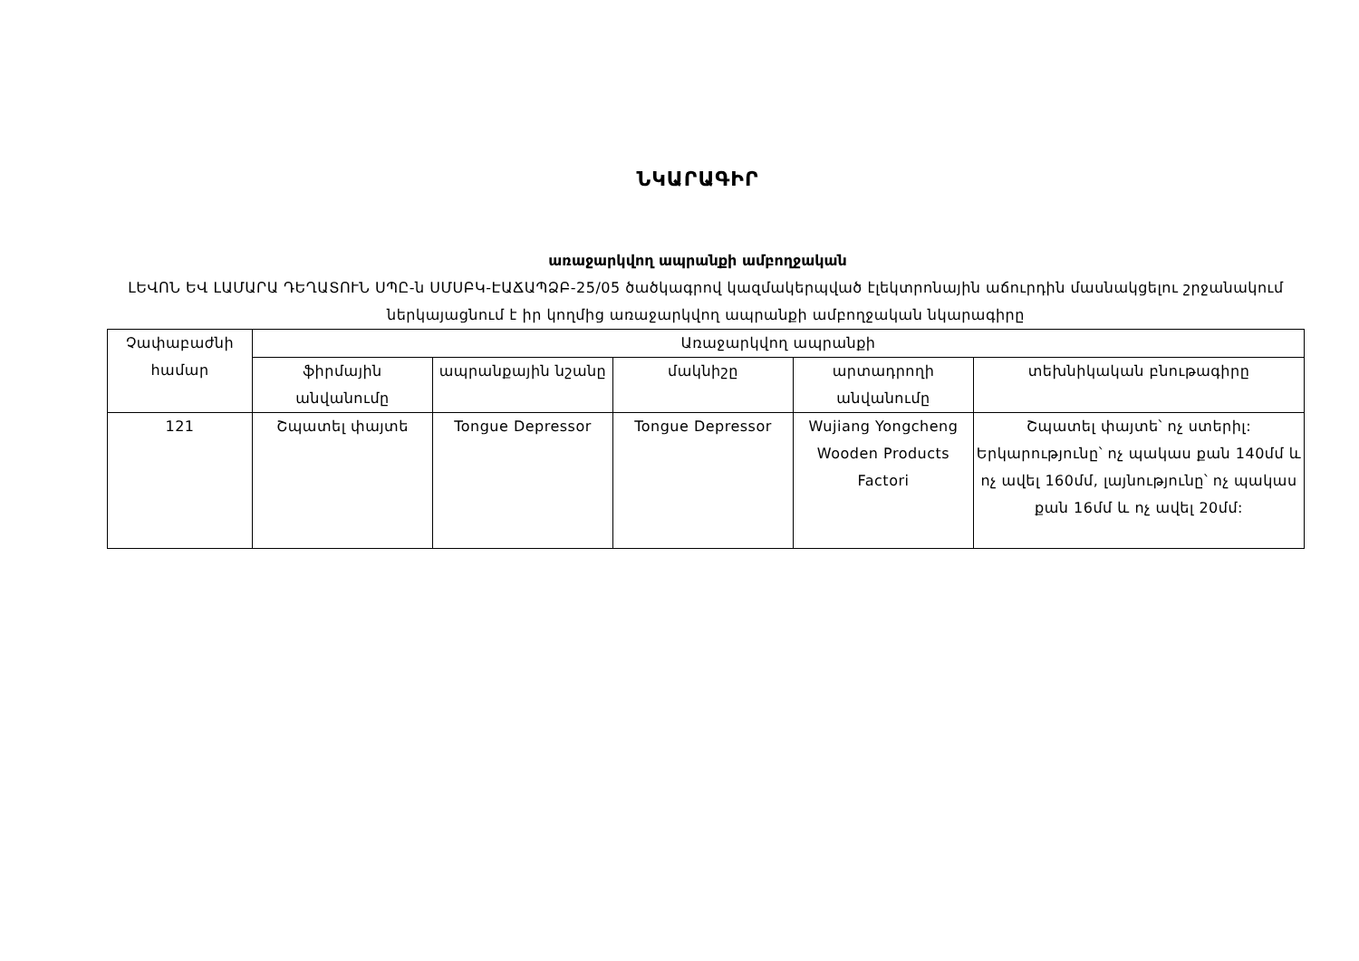ՆԿԱՐԱԳԻՐ
առաջարկվող ապրանքի ամբողջական
ԼԵՎՈՆ ԵՎ ԼԱՄԱՐԱ ԴԵՂԱՏՈՒՆ ՍՊԸ-ն ՍՄՍԲԿ-ԷԱՃԱՊՁԲ-25/05 ծածկագրով կազմակերպված էլեկտրոնային աճուրդին մասնակցելու շրջանակում ներկայացնում է իր կողմից առաջարկվող ապրանքի ամբողջական նկարագիրը
| Չափաբաժնի համար | Առաջարկվող ապրանքի | | | | |
| --- | --- | --- | --- | --- | --- |
| | ֆիրմային անվանումը | ապրանքային նշանը | մակնիշը | արտադրողի անվանումը | տեխնիկական բնութագիրը |
| 121 | Շպատել փայտե | Tongue Depressor | Tongue Depressor | Wujiang Yongcheng Wooden Products Factori | Շպատել փայտե՝ ոչ ստերիլ: Երկարությունը՝ ոչ պակաս քան 140մմ և ոչ ավել 160մմ, լայնությունը՝ ոչ պակաս քան 16մմ և ոչ ավել 20մմ: |